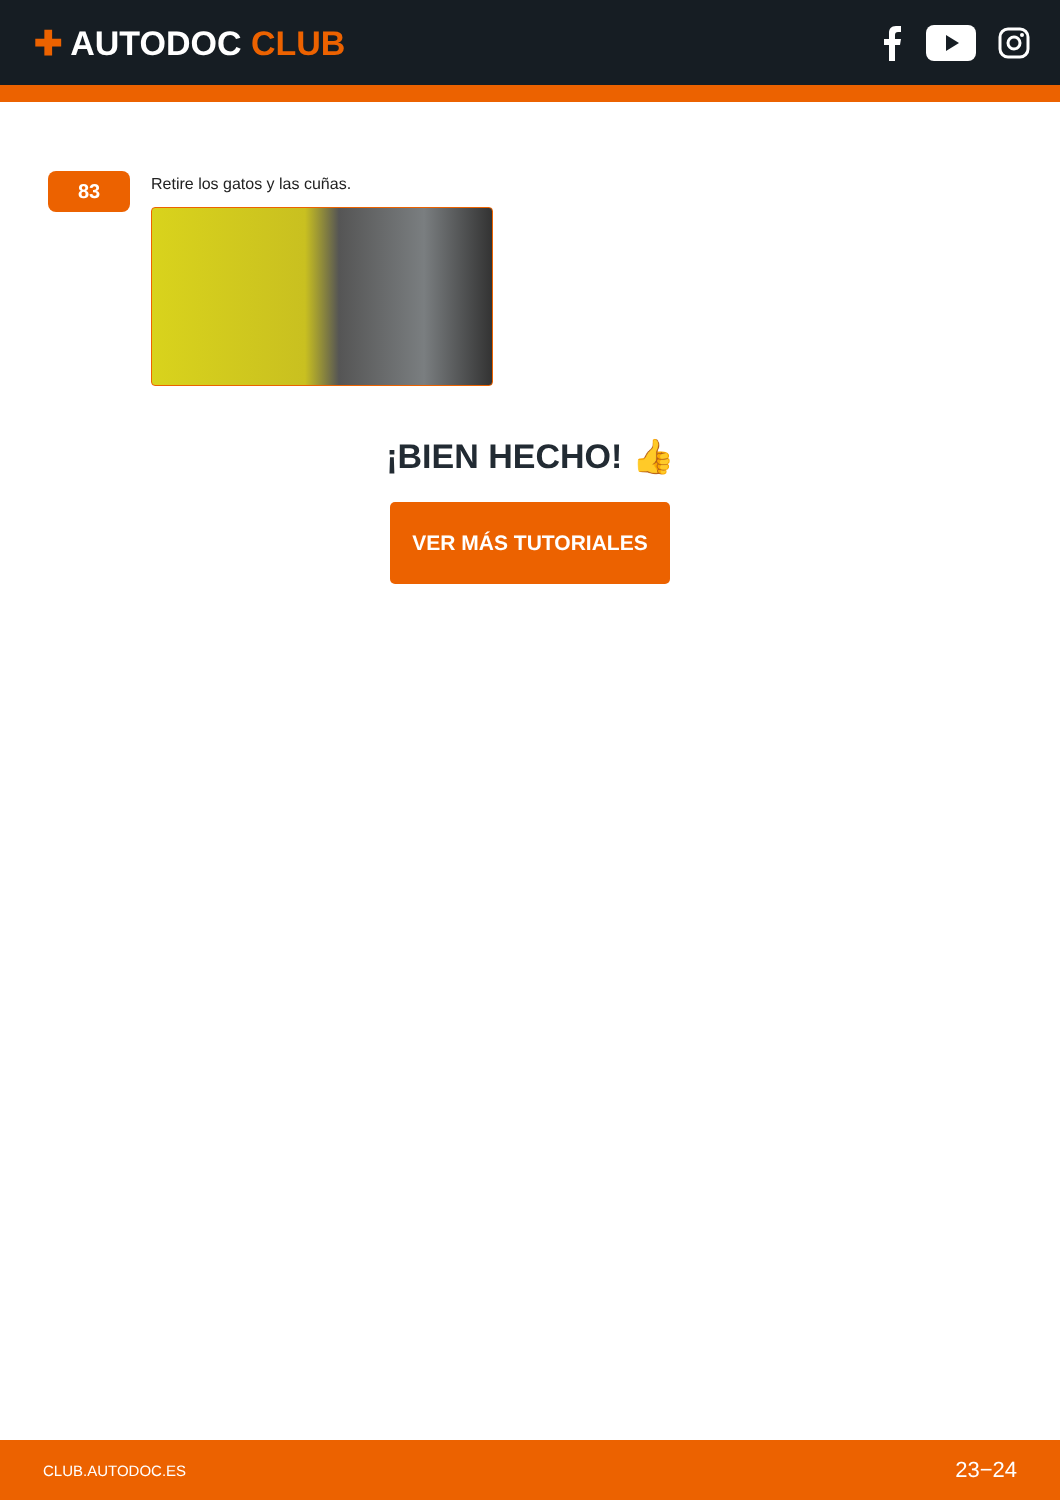✚ AUTODOC CLUB
83
Retire los gatos y las cuñas.
¡BIEN HECHO! 👍
VER MÁS TUTORIALES
CLUB.AUTODOC.ES 23−24